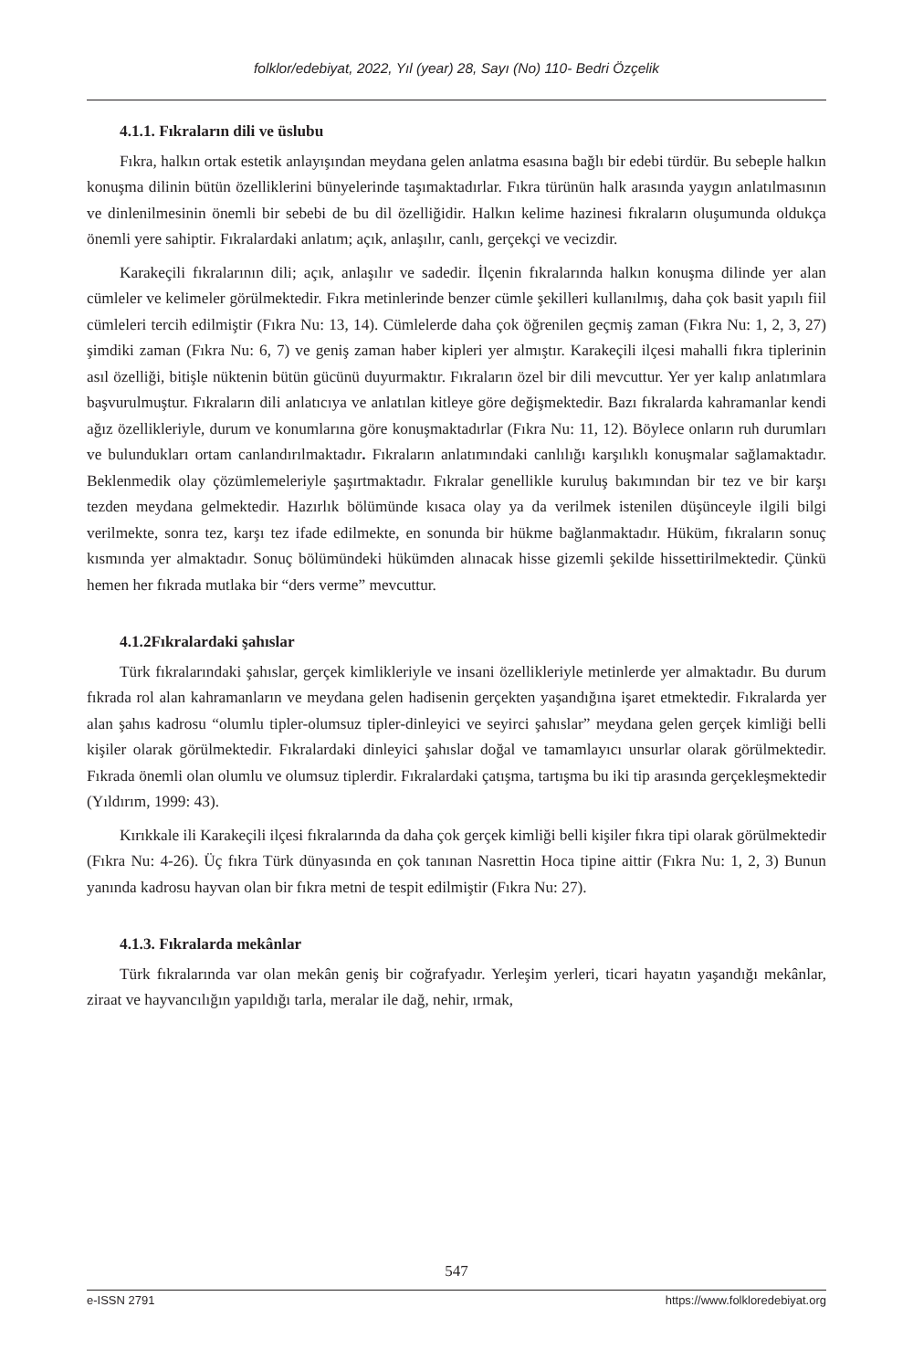folklor/edebiyat, 2022, Yıl (year) 28, Sayı (No) 110- Bedri Özçelik
4.1.1. Fıkraların dili ve üslubu
Fıkra, halkın ortak estetik anlayışından meydana gelen anlatma esasına bağlı bir edebi türdür. Bu sebeple halkın konuşma dilinin bütün özelliklerini bünyelerinde taşımaktadırlar. Fıkra türünün halk arasında yaygın anlatılmasının ve dinlenilmesinin önemli bir sebebi de bu dil özelliğidir. Halkın kelime hazinesi fıkraların oluşumunda oldukça önemli yere sahiptir. Fıkralardaki anlatım; açık, anlaşılır, canlı, gerçekçi ve vecizdir.
Karakeçili fıkralarının dili; açık, anlaşılır ve sadedir. İlçenin fıkralarında halkın konuşma dilinde yer alan cümleler ve kelimeler görülmektedir. Fıkra metinlerinde benzer cümle şekilleri kullanılmış, daha çok basit yapılı fiil cümleleri tercih edilmiştir (Fıkra Nu: 13, 14). Cümlelerde daha çok öğrenilen geçmiş zaman (Fıkra Nu: 1, 2, 3, 27) şimdiki zaman (Fıkra Nu: 6, 7) ve geniş zaman haber kipleri yer almıştır. Karakeçili ilçesi mahalli fıkra tiplerinin asıl özelliği, bitişle nüktenin bütün gücünü duyurmaktır. Fıkraların özel bir dili mevcuttur. Yer yer kalıp anlatımlara başvurulmuştur. Fıkraların dili anlatıcıya ve anlatılan kitleye göre değişmektedir. Bazı fıkralarda kahramanlar kendi ağız özellikleriyle, durum ve konumlarına göre konuşmaktadırlar (Fıkra Nu: 11, 12). Böylece onların ruh durumları ve bulundukları ortam canlandırılmaktadır. Fıkraların anlatımındaki canlılığı karşılıklı konuşmalar sağlamaktadır. Beklenmedik olay çözümlemeleriyle şaşırtmaktadır. Fıkralar genellikle kuruluş bakımından bir tez ve bir karşı tezden meydana gelmektedir. Hazırlık bölümünde kısaca olay ya da verilmek istenilen düşünceyle ilgili bilgi verilmekte, sonra tez, karşı tez ifade edilmekte, en sonunda bir hükme bağlanmaktadır. Hüküm, fıkraların sonuç kısmında yer almaktadır. Sonuç bölümündeki hükümden alınacak hisse gizemli şekilde hissettirilmektedir. Çünkü hemen her fıkrada mutlaka bir “ders verme” mevcuttur.
4.1.2Fıkralardaki şahıslar
Türk fıkralarındaki şahıslar, gerçek kimlikleriyle ve insani özellikleriyle metinlerde yer almaktadır. Bu durum fıkrada rol alan kahramanların ve meydana gelen hadisenin gerçekten yaşandığına işaret etmektedir. Fıkralarda yer alan şahıs kadrosu “olumlu tipler-olumsuz tipler-dinleyici ve seyirci şahıslar” meydana gelen gerçek kimliği belli kişiler olarak görülmektedir. Fıkralardaki dinleyici şahıslar doğal ve tamamlayıcı unsurlar olarak görülmektedir. Fıkrada önemli olan olumlu ve olumsuz tiplerdir. Fıkralardaki çatışma, tartışma bu iki tip arasında gerçekleşmektedir (Yıldırım, 1999: 43).
Kırıkkale ili Karakeçili ilçesi fıkralarında da daha çok gerçek kimliği belli kişiler fıkra tipi olarak görülmektedir (Fıkra Nu: 4-26). Üç fıkra Türk dünyasında en çok tanınan Nasrettin Hoca tipine aittir (Fıkra Nu: 1, 2, 3) Bunun yanında kadrosu hayvan olan bir fıkra metni de tespit edilmiştir (Fıkra Nu: 27).
4.1.3. Fıkralarda mekânlar
Türk fıkralarında var olan mekân geniş bir coğrafyadır. Yerleşim yerleri, ticari hayatın yaşandığı mekânlar, ziraat ve hayvancılığın yapıldığı tarla, meralar ile dağ, nehir, ırmak,
547
e-ISSN 2791 https://www.folkloredebiyat.org